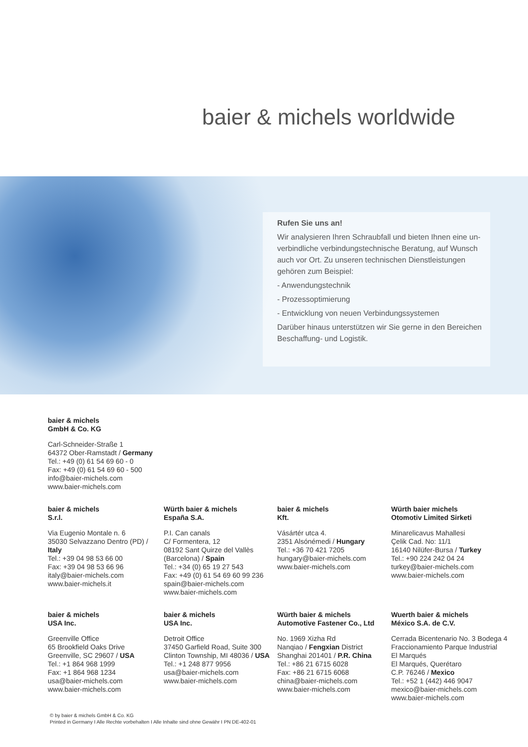baier & michels worldwide
Rufen Sie uns an!
Wir analysieren Ihren Schraubfall und bieten Ihnen eine un-verbindliche verbindungstechnische Beratung, auf Wunsch auch vor Ort. Zu unseren technischen Dienstleistungen gehören zum Beispiel:
- Anwendungstechnik
- Prozessoptimierung
- Entwicklung von neuen Verbindungssystemen
Darüber hinaus unterstützen wir Sie gerne in den Bereichen Beschaffung- und Logistik.
baier & michels
GmbH & Co. KG
Carl-Schneider-Straße 1
64372 Ober-Ramstadt / Germany
Tel.: +49 (0) 61 54 69 60 - 0
Fax: +49 (0) 61 54 69 60 - 500
info@baier-michels.com
www.baier-michels.com
baier & michels
S.r.l.
Via Eugenio Montale n. 6
35030 Selvazzano Dentro (PD) /
Italy
Tel.: +39 04 98 53 66 00
Fax: +39 04 98 53 66 96
italy@baier-michels.com
www.baier-michels.it
Würth baier & michels
España S.A.
P.I. Can canals
C/ Formentera, 12
08192 Sant Quirze del Vallès
(Barcelona) / Spain
Tel.: +34 (0) 65 19 27 543
Fax: +49 (0) 61 54 69 60 99 236
spain@baier-michels.com
www.baier-michels.com
baier & michels
Kft.
Vásártér utca 4.
2351 Alsónémedi / Hungary
Tel.: +36 70 421 7205
hungary@baier-michels.com
www.baier-michels.com
Würth baier michels
Otomotiv Limited Sirketi
Minarelicavus Mahallesi
Çelik Cad. No: 11/1
16140 Nilüfer-Bursa / Turkey
Tel.: +90 224 242 04 24
turkey@baier-michels.com
www.baier-michels.com
baier & michels
USA Inc.
Greenville Office
65 Brookfield Oaks Drive
Greenville, SC 29607 / USA
Tel.: +1 864 968 1999
Fax: +1 864 968 1234
usa@baier-michels.com
www.baier-michels.com
baier & michels
USA Inc.
Detroit Office
37450 Garfield Road, Suite 300
Clinton Township, MI 48036 / USA
Tel.: +1 248 877 9956
usa@baier-michels.com
www.baier-michels.com
Würth baier & michels
Automotive Fastener Co., Ltd
No. 1969 Xizha Rd
Nanqiao / Fengxian District
Shanghai 201401 / P.R. China
Tel.: +86 21 6715 6028
Fax: +86 21 6715 6068
china@baier-michels.com
www.baier-michels.com
Wuerth baier & michels
México S.A. de C.V.
Cerrada Bicentenario No. 3 Bodega 4
Fraccionamiento Parque Industrial
El Marqués
El Marqués, Querétaro
C.P. 76246 / Mexico
Tel.: +52 1 (442) 446 9047
mexico@baier-michels.com
www.baier-michels.com
© by baier & michels GmbH & Co. KG
Printed in Germany I Alle Rechte vorbehalten I Alle Inhalte sind ohne Gewähr I PN DE-402-01